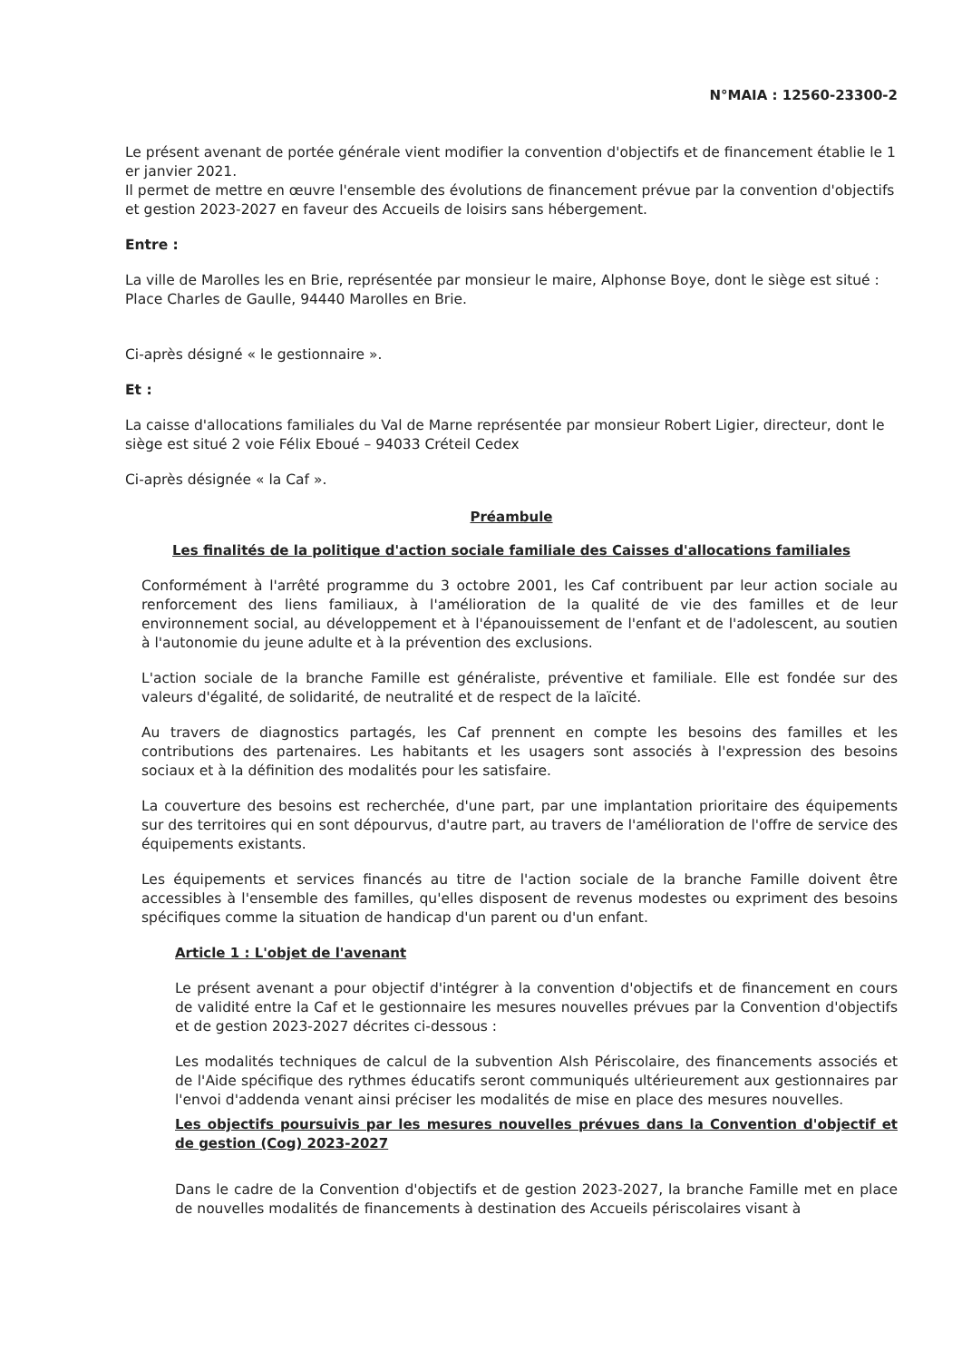N°MAIA : 12560-23300-2
Le présent avenant de portée générale vient modifier la convention d'objectifs et de financement établie le 1 er janvier 2021.
Il permet de mettre en œuvre l'ensemble des évolutions de financement prévue par la convention d'objectifs et gestion 2023-2027 en faveur des Accueils de loisirs sans hébergement.
Entre :
La ville de Marolles les en Brie, représentée par monsieur le maire, Alphonse Boye, dont le siège est situé : Place Charles de Gaulle, 94440 Marolles en Brie.
Ci-après désigné « le gestionnaire ».
Et :
La caisse d'allocations familiales du Val de Marne représentée par monsieur Robert Ligier, directeur, dont le siège est situé 2 voie Félix Eboué – 94033 Créteil Cedex
Ci-après désignée « la Caf ».
Préambule
Les finalités de la politique d'action sociale familiale des Caisses d'allocations familiales
Conformément à l'arrêté programme du 3 octobre 2001, les Caf contribuent par leur action sociale au renforcement des liens familiaux, à l'amélioration de la qualité de vie des familles et de leur environnement social, au développement et à l'épanouissement de l'enfant et de l'adolescent, au soutien à l'autonomie du jeune adulte et à la prévention des exclusions.
L'action sociale de la branche Famille est généraliste, préventive et familiale. Elle est fondée sur des valeurs d'égalité, de solidarité, de neutralité et de respect de la laïcité.
Au travers de diagnostics partagés, les Caf prennent en compte les besoins des familles et les contributions des partenaires. Les habitants et les usagers sont associés à l'expression des besoins sociaux et à la définition des modalités pour les satisfaire.
La couverture des besoins est recherchée, d'une part, par une implantation prioritaire des équipements sur des territoires qui en sont dépourvus, d'autre part, au travers de l'amélioration de l'offre de service des équipements existants.
Les équipements et services financés au titre de l'action sociale de la branche Famille doivent être accessibles à l'ensemble des familles, qu'elles disposent de revenus modestes ou expriment des besoins spécifiques comme la situation de handicap d'un parent ou d'un enfant.
Article 1 : L'objet de l'avenant
Le présent avenant a pour objectif d'intégrer à la convention d'objectifs et de financement en cours de validité entre la Caf et le gestionnaire les mesures nouvelles prévues par la Convention d'objectifs et de gestion 2023-2027 décrites ci-dessous :
Les modalités techniques de calcul de la subvention Alsh Périscolaire, des financements associés et de l'Aide spécifique des rythmes éducatifs seront communiqués ultérieurement aux gestionnaires par l'envoi d'addenda venant ainsi préciser les modalités de mise en place des mesures nouvelles.
Les objectifs poursuivis par les mesures nouvelles prévues dans la Convention d'objectif et de gestion (Cog) 2023-2027
Dans le cadre de la Convention d'objectifs et de gestion 2023-2027, la branche Famille met en place de nouvelles modalités de financements à destination des Accueils périscolaires visant à